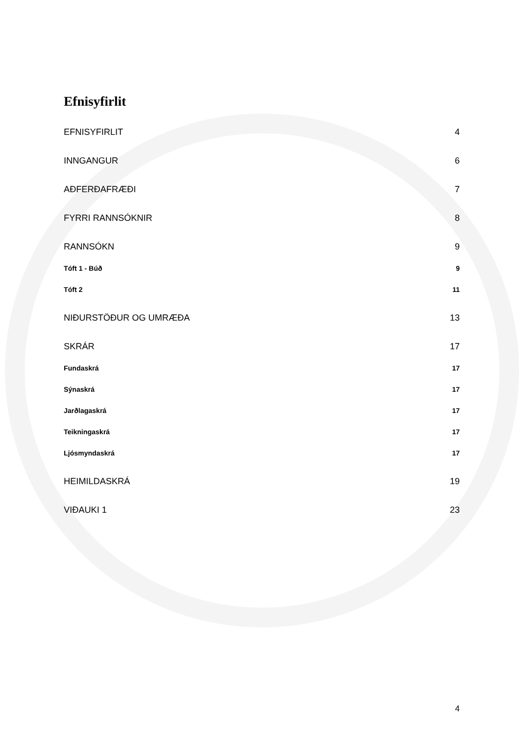Efnisyfirlit
EFNISYFIRLIT 4
INNGANGUR 6
AÐFERÐAFRÆÐI 7
FYRRI RANNSÓKNIR 8
RANNSÓKN 9
Tóft 1 - Búð 9
Tóft 2 11
NIÐURSTÖÐUR OG UMRÆÐA 13
SKRÁR 17
Fundaskrá 17
Sýnaskrá 17
Jarðlagaskrá 17
Teikningaskrá 17
Ljósmyndaskrá 17
HEIMILDASKRÁ 19
VIÐAUKI 1 23
4